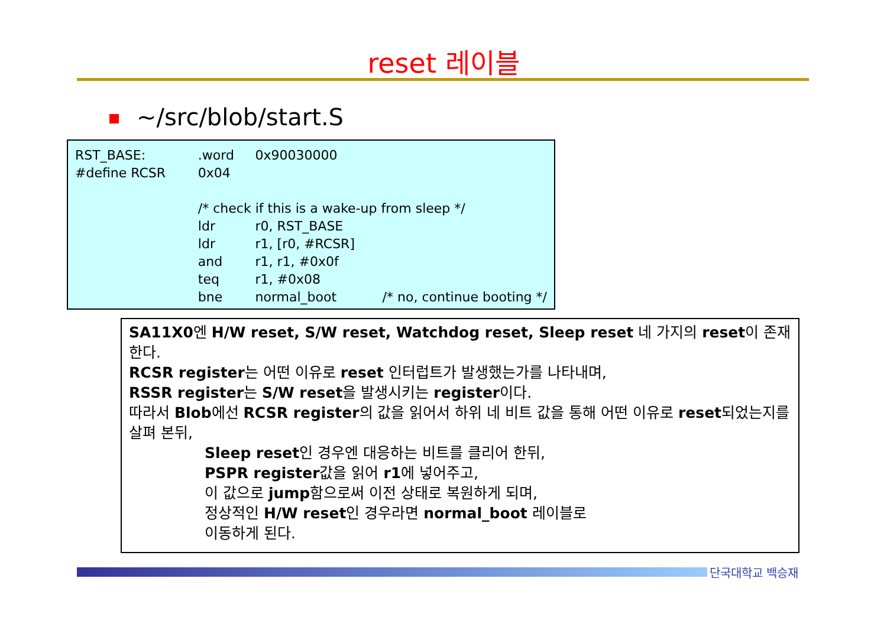reset 레이블
~/src/blob/start.S
| RST_BASE: | .word | 0x90030000 | |
| #define RCSR | 0x04 | | |
| | /* check if this is a wake-up from sleep */ | | |
| | ldr | r0, RST_BASE | |
| | ldr | r1, [r0, #RCSR] | |
| | and | r1, r1, #0x0f | |
| | teq | r1, #0x08 | |
| | bne | normal_boot | /* no, continue booting */ |
SA11X0엔 H/W reset, S/W reset, Watchdog reset, Sleep reset 네 가지의 reset이 존재한다.
RCSR register는 어떤 이유로 reset 인터럽트가 발생했는가를 나타내며,
RSSR register는 S/W reset을 발생시키는 register이다.
따라서 Blob에선 RCSR register의 값을 읽어서 하위 네 비트 값을 통해 어떤 이유로 reset되었는지를 살펴 본뒤,
Sleep reset인 경우엔 대응하는 비트를 클리어 한뒤,
PSPR register값을 읽어 r1에 넣어주고,
이 값으로 jump함으로써 이전 상태로 복원하게 되며,
정상적인 H/W reset인 경우라면 normal_boot 레이블로
이동하게 된다.
단국대학교 백승재